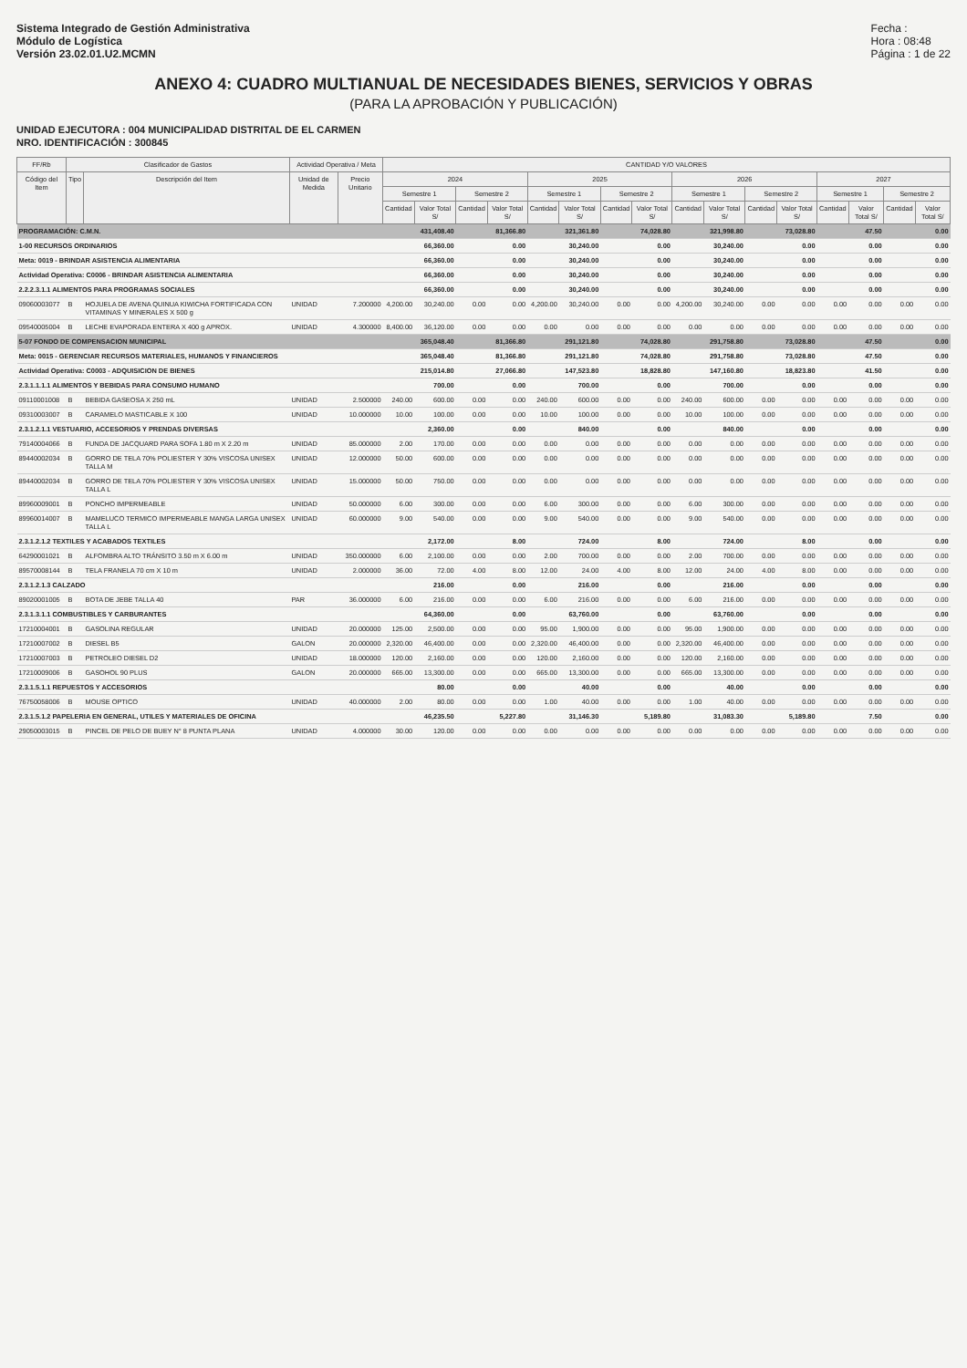Sistema Integrado de Gestión Administrativa
Módulo de Logística
Versión 23.02.01.U2.MCMN
Fecha :
Hora : 08:48
Página : 1 de 22
ANEXO 4: CUADRO MULTIANUAL DE NECESIDADES BIENES, SERVICIOS Y OBRAS
(PARA LA APROBACIÓN Y PUBLICACIÓN)
UNIDAD EJECUTORA : 004 MUNICIPALIDAD DISTRITAL DE EL CARMEN
NRO. IDENTIFICACIÓN : 300845
| FF/Rb | Clasificador de Gastos | | Actividad Operativa / Meta | | CANTIDAD Y/O VALORES | | | | | | | | | | | | | | | |
| --- | --- | --- | --- | --- | --- | --- | --- | --- | --- | --- | --- | --- | --- | --- | --- | --- | --- | --- | --- | --- |
| Código del Item | Tipo | Descripción del Item | Unidad de Medida | Precio Unitario | 2024 | | | | 2025 | | | | 2026 | | | | 2027 | | | |
| | | | | | Semestre 1 | | Semestre 2 | | Semestre 1 | | Semestre 2 | | Semestre 1 | | Semestre 2 | | Semestre 1 | | Semestre 2 | |
| | | | | | Cantidad | Valor Total S/ | Cantidad | Valor Total S/ | Cantidad | Valor Total S/ | Cantidad | Valor Total S/ | Cantidad | Valor Total S/ | Cantidad | Valor Total S/ | Cantidad | Valor Total S/ | Cantidad | Valor Total S/ |
| PROGRAMACIÓN: C.M.N. | | | | | | 431,408.40 | | 81,366.80 | | 321,361.80 | | 74,028.80 | | 321,998.80 | | 73,028.80 | | 47.50 | | 0.00 |
| 1-00 RECURSOS ORDINARIOS | | | | | | 66,360.00 | | 0.00 | | 30,240.00 | | 0.00 | | 30,240.00 | | 0.00 | | 0.00 | | 0.00 |
| Meta: 0019 - BRINDAR ASISTENCIA ALIMENTARIA | | | | | | 66,360.00 | | 0.00 | | 30,240.00 | | 0.00 | | 30,240.00 | | 0.00 | | 0.00 | | 0.00 |
| Actividad Operativa: C0006 - BRINDAR ASISTENCIA ALIMENTARIA | | | | | | 66,360.00 | | 0.00 | | 30,240.00 | | 0.00 | | 30,240.00 | | 0.00 | | 0.00 | | 0.00 |
| 2.2.2.3.1.1 ALIMENTOS PARA PROGRAMAS SOCIALES | | | | | | 66,360.00 | | 0.00 | | 30,240.00 | | 0.00 | | 30,240.00 | | 0.00 | | 0.00 | | 0.00 |
| 09060003077 | B | HOJUELA DE AVENA QUINUA KIWICHA FORTIFICADA CON VITAMINAS Y MINERALES X 500 g | UNIDAD | 7.200000 | 4,200.00 | 30,240.00 | 0.00 | 0.00 | 4,200.00 | 30,240.00 | 0.00 | 0.00 | 4,200.00 | 30,240.00 | 0.00 | 0.00 | 0.00 | 0.00 | 0.00 | 0.00 |
| 09540005004 | B | LECHE EVAPORADA ENTERA X 400 g APROX. | UNIDAD | 4.300000 | 8,400.00 | 36,120.00 | 0.00 | 0.00 | 0.00 | 0.00 | 0.00 | 0.00 | 0.00 | 0.00 | 0.00 | 0.00 | 0.00 | 0.00 | 0.00 | 0.00 |
| 5-07 FONDO DE COMPENSACION MUNICIPAL | | | | | | 365,048.40 | | 81,366.80 | | 291,121.80 | | 74,028.80 | | 291,758.80 | | 73,028.80 | | 47.50 | | 0.00 |
| Meta: 0015 - GERENCIAR RECURSOS MATERIALES, HUMANOS Y FINANCIEROS | | | | | | 365,048.40 | | 81,366.80 | | 291,121.80 | | 74,028.80 | | 291,758.80 | | 73,028.80 | | 47.50 | | 0.00 |
| Actividad Operativa: C0003 - ADQUISICION DE BIENES | | | | | | 215,014.80 | | 27,066.80 | | 147,523.80 | | 18,828.80 | | 147,160.80 | | 18,823.80 | | 41.50 | | 0.00 |
| 2.3.1.1.1.1 ALIMENTOS Y BEBIDAS PARA CONSUMO HUMANO | | | | | | 700.00 | | 0.00 | | 700.00 | | 0.00 | | 700.00 | | 0.00 | | 0.00 | | 0.00 |
| 09110001008 | B | BEBIDA GASEOSA X 250 mL | UNIDAD | 2.500000 | 240.00 | 600.00 | 0.00 | 0.00 | 240.00 | 600.00 | 0.00 | 0.00 | 240.00 | 600.00 | 0.00 | 0.00 | 0.00 | 0.00 | 0.00 | 0.00 |
| 09310003007 | B | CARAMELO MASTICABLE X 100 | UNIDAD | 10.000000 | 10.00 | 100.00 | 0.00 | 0.00 | 10.00 | 100.00 | 0.00 | 0.00 | 10.00 | 100.00 | 0.00 | 0.00 | 0.00 | 0.00 | 0.00 | 0.00 |
| 2.3.1.2.1.1 VESTUARIO, ACCESORIOS Y PRENDAS DIVERSAS | | | | | | 2,360.00 | | 0.00 | | 840.00 | | 0.00 | | 840.00 | | 0.00 | | 0.00 | | 0.00 |
| 79140004066 | B | FUNDA DE JACQUARD PARA SOFA 1.80 m X 2.20 m | UNIDAD | 85.000000 | 2.00 | 170.00 | 0.00 | 0.00 | 0.00 | 0.00 | 0.00 | 0.00 | 0.00 | 0.00 | 0.00 | 0.00 | 0.00 | 0.00 | 0.00 | 0.00 |
| 89440002034 | B | GORRO DE TELA 70% POLIESTER Y 30% VISCOSA UNISEX TALLA M | UNIDAD | 12.000000 | 50.00 | 600.00 | 0.00 | 0.00 | 0.00 | 0.00 | 0.00 | 0.00 | 0.00 | 0.00 | 0.00 | 0.00 | 0.00 | 0.00 | 0.00 | 0.00 |
| 89440002034 | B | GORRO DE TELA 70% POLIESTER Y 30% VISCOSA UNISEX TALLA L | UNIDAD | 15.000000 | 50.00 | 750.00 | 0.00 | 0.00 | 0.00 | 0.00 | 0.00 | 0.00 | 0.00 | 0.00 | 0.00 | 0.00 | 0.00 | 0.00 | 0.00 | 0.00 |
| 89960009001 | B | PONCHO IMPERMEABLE | UNIDAD | 50.000000 | 6.00 | 300.00 | 0.00 | 0.00 | 6.00 | 300.00 | 0.00 | 0.00 | 6.00 | 300.00 | 0.00 | 0.00 | 0.00 | 0.00 | 0.00 | 0.00 |
| 89960014007 | B | MAMELUCO TERMICO IMPERMEABLE MANGA LARGA UNISEX TALLA L | UNIDAD | 60.000000 | 9.00 | 540.00 | 0.00 | 0.00 | 9.00 | 540.00 | 0.00 | 0.00 | 9.00 | 540.00 | 0.00 | 0.00 | 0.00 | 0.00 | 0.00 | 0.00 |
| 2.3.1.2.1.2 TEXTILES Y ACABADOS TEXTILES | | | | | | 2,172.00 | | 8.00 | | 724.00 | | 8.00 | | 724.00 | | 8.00 | | 0.00 | | 0.00 |
| 64290001021 | B | ALFOMBRA ALTO TRÁNSITO 3.50 m X 6.00 m | UNIDAD | 350.000000 | 6.00 | 2,100.00 | 0.00 | 0.00 | 2.00 | 700.00 | 0.00 | 0.00 | 2.00 | 700.00 | 0.00 | 0.00 | 0.00 | 0.00 | 0.00 | 0.00 |
| 89570008144 | B | TELA FRANELA 70 cm X 10 m | UNIDAD | 2.000000 | 36.00 | 72.00 | 4.00 | 8.00 | 12.00 | 24.00 | 4.00 | 8.00 | 12.00 | 24.00 | 4.00 | 8.00 | 0.00 | 0.00 | 0.00 | 0.00 |
| 2.3.1.2.1.3 CALZADO | | | | | | 216.00 | | 0.00 | | 216.00 | | 0.00 | | 216.00 | | 0.00 | | 0.00 | | 0.00 |
| 89020001005 | B | BOTA DE JEBE TALLA 40 | PAR | 36.000000 | 6.00 | 216.00 | 0.00 | 0.00 | 6.00 | 216.00 | 0.00 | 0.00 | 6.00 | 216.00 | 0.00 | 0.00 | 0.00 | 0.00 | 0.00 | 0.00 |
| 2.3.1.3.1.1 COMBUSTIBLES Y CARBURANTES | | | | | | 64,360.00 | | 0.00 | | 63,760.00 | | 0.00 | | 63,760.00 | | 0.00 | | 0.00 | | 0.00 |
| 17210004001 | B | GASOLINA REGULAR | UNIDAD | 20.000000 | 125.00 | 2,500.00 | 0.00 | 0.00 | 95.00 | 1,900.00 | 0.00 | 0.00 | 95.00 | 1,900.00 | 0.00 | 0.00 | 0.00 | 0.00 | 0.00 | 0.00 |
| 17210007002 | B | DIESEL B5 | GALON | 20.000000 | 2,320.00 | 46,400.00 | 0.00 | 0.00 | 2,320.00 | 46,400.00 | 0.00 | 0.00 | 2,320.00 | 46,400.00 | 0.00 | 0.00 | 0.00 | 0.00 | 0.00 | 0.00 |
| 17210007003 | B | PETROLEO DIESEL D2 | UNIDAD | 18.000000 | 120.00 | 2,160.00 | 0.00 | 0.00 | 120.00 | 2,160.00 | 0.00 | 0.00 | 120.00 | 2,160.00 | 0.00 | 0.00 | 0.00 | 0.00 | 0.00 | 0.00 |
| 17210009006 | B | GASOHOL 90 PLUS | GALON | 20.000000 | 665.00 | 13,300.00 | 0.00 | 0.00 | 665.00 | 13,300.00 | 0.00 | 0.00 | 665.00 | 13,300.00 | 0.00 | 0.00 | 0.00 | 0.00 | 0.00 | 0.00 |
| 2.3.1.5.1.1 REPUESTOS Y ACCESORIOS | | | | | | 80.00 | | 0.00 | | 40.00 | | 0.00 | | 40.00 | | 0.00 | | 0.00 | | 0.00 |
| 76750058006 | B | MOUSE OPTICO | UNIDAD | 40.000000 | 2.00 | 80.00 | 0.00 | 0.00 | 1.00 | 40.00 | 0.00 | 0.00 | 1.00 | 40.00 | 0.00 | 0.00 | 0.00 | 0.00 | 0.00 | 0.00 |
| 2.3.1.5.1.2 PAPELERIA EN GENERAL, UTILES Y MATERIALES DE OFICINA | | | | | | 46,235.50 | | 5,227.80 | | 31,146.30 | | 5,189.80 | | 31,083.30 | | 5,189.80 | | 7.50 | | 0.00 |
| 29050003015 | B | PINCEL DE PELO DE BUEY N° 8 PUNTA PLANA | UNIDAD | 4.000000 | 30.00 | 120.00 | 0.00 | 0.00 | 0.00 | 0.00 | 0.00 | 0.00 | 0.00 | 0.00 | 0.00 | 0.00 | 0.00 | 0.00 | 0.00 | 0.00 |